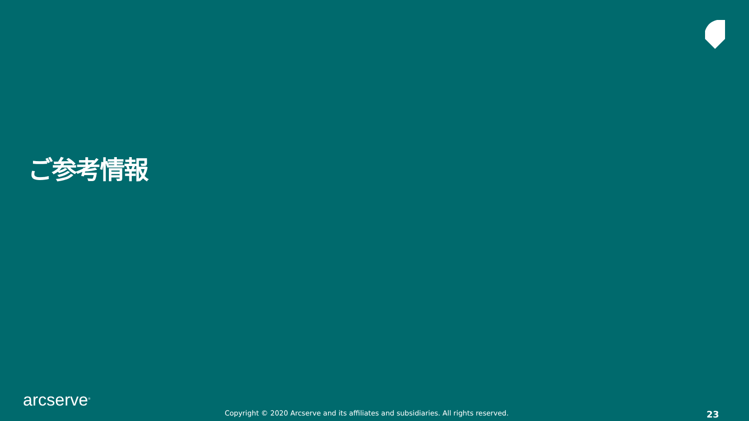ご参考情報
arcserve<sup>®</sup>
Copyright © 2020 Arcserve and its affiliates and subsidiaries. All rights reserved. 23